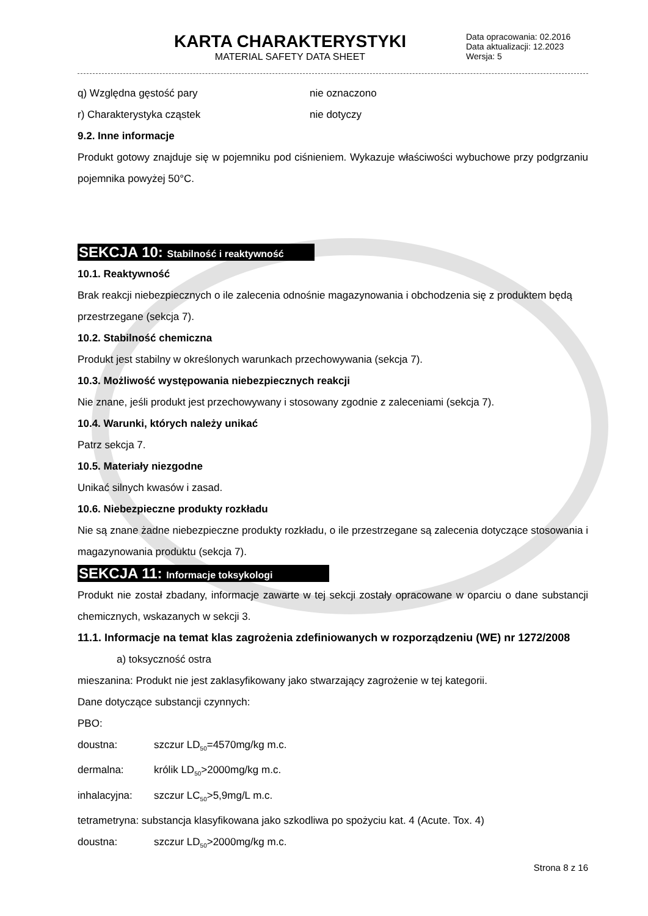KARTA CHARAKTERYSTYKI
MATERIAL SAFETY DATA SHEET
Data opracowania: 02.2016
Data aktualizacji: 12.2023
Wersja: 5
q) Względna gęstość pary nie oznaczono
r) Charakterystyka cząstek nie dotyczy
9.2. Inne informacje
Produkt gotowy znajduje się w pojemniku pod ciśnieniem. Wykazuje właściwości wybuchowe przy podgrzaniu pojemnika powyżej 50°C.
SEKCJA 10: Stabilność i reaktywność
10.1. Reaktywność
Brak reakcji niebezpiecznych o ile zalecenia odnośnie magazynowania i obchodzenia się z produktem będą przestrzegane (sekcja 7).
10.2. Stabilność chemiczna
Produkt jest stabilny w określonych warunkach przechowywania (sekcja 7).
10.3. Możliwość występowania niebezpiecznych reakcji
Nie znane, jeśli produkt jest przechowywany i stosowany zgodnie z zaleceniami (sekcja 7).
10.4. Warunki, których należy unikać
Patrz sekcja 7.
10.5. Materiały niezgodne
Unikać silnych kwasów i zasad.
10.6. Niebezpieczne produkty rozkładu
Nie są znane żadne niebezpieczne produkty rozkładu, o ile przestrzegane są zalecenia dotyczące stosowania i magazynowania produktu (sekcja 7).
SEKCJA 11: Informacje toksykologi
Produkt nie został zbadany, informacje zawarte w tej sekcji zostały opracowane w oparciu o dane substancji chemicznych, wskazanych w sekcji 3.
11.1. Informacje na temat klas zagrożenia zdefiniowanych w rozporządzeniu (WE) nr 1272/2008
a) toksyczność ostra
mieszanina: Produkt nie jest zaklasyfikowany jako stwarzający zagrożenie w tej kategorii.
Dane dotyczące substancji czynnych:
PBO:
doustna: szczur LD<sub>50</sub>=4570mg/kg m.c.
dermalna: królik LD<sub>50</sub>>2000mg/kg m.c.
inhalacyjna: szczur LC<sub>50</sub>>5,9mg/L m.c.
tetrametryna: substancja klasyfikowana jako szkodliwa po spożyciu kat. 4 (Acute. Tox. 4)
doustna: szczur LD<sub>50</sub>>2000mg/kg m.c.
Strona 8 z 16